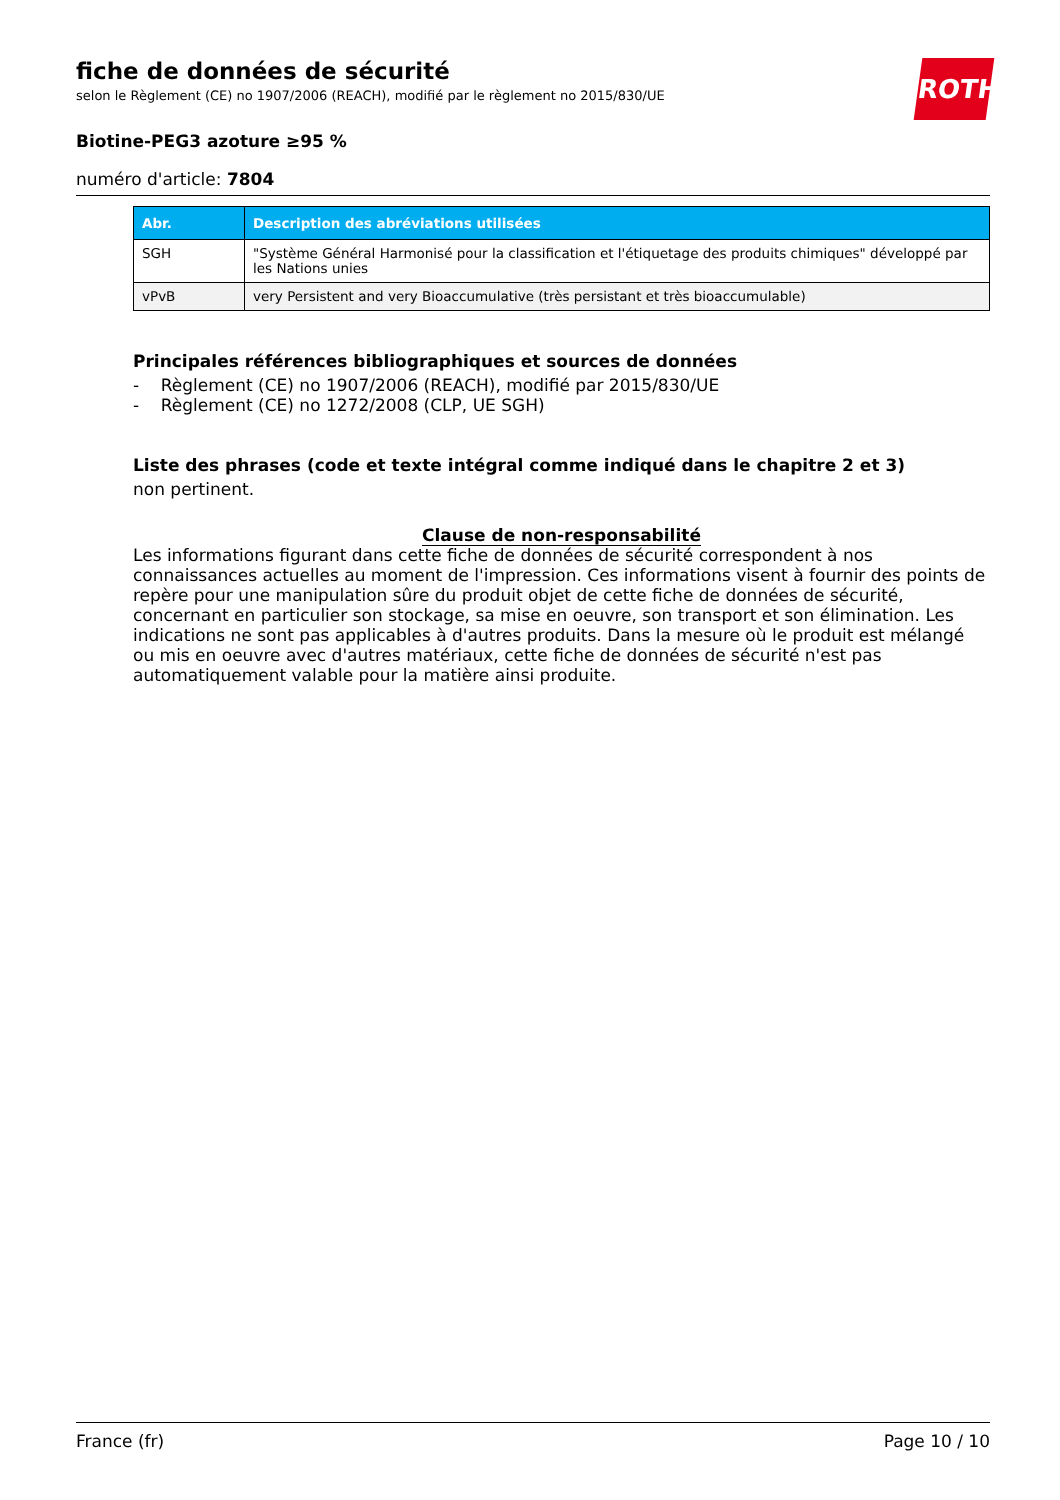ROTH
fiche de données de sécurité
selon le Règlement (CE) no 1907/2006 (REACH), modifié par le règlement no 2015/830/UE
Biotine-PEG3 azoture ≥95 %
numéro d'article: 7804
| Abr. | Description des abréviations utilisées |
| --- | --- |
| SGH | "Système Général Harmonisé pour la classification et l'étiquetage des produits chimiques" développé par les Nations unies |
| vPvB | very Persistent and very Bioaccumulative (très persistant et très bioaccumulable) |
Principales références bibliographiques et sources de données
- Règlement (CE) no 1907/2006 (REACH), modifié par 2015/830/UE
- Règlement (CE) no 1272/2008 (CLP, UE SGH)
Liste des phrases (code et texte intégral comme indiqué dans le chapitre 2 et 3)
non pertinent.
Clause de non-responsabilité
Les informations figurant dans cette fiche de données de sécurité correspondent à nos connaissances actuelles au moment de l'impression. Ces informations visent à fournir des points de repère pour une manipulation sûre du produit objet de cette fiche de données de sécurité, concernant en particulier son stockage, sa mise en oeuvre, son transport et son élimination. Les indications ne sont pas applicables à d'autres produits. Dans la mesure où le produit est mélangé ou mis en oeuvre avec d'autres matériaux, cette fiche de données de sécurité n'est pas automatiquement valable pour la matière ainsi produite.
France (fr) Page 10 / 10